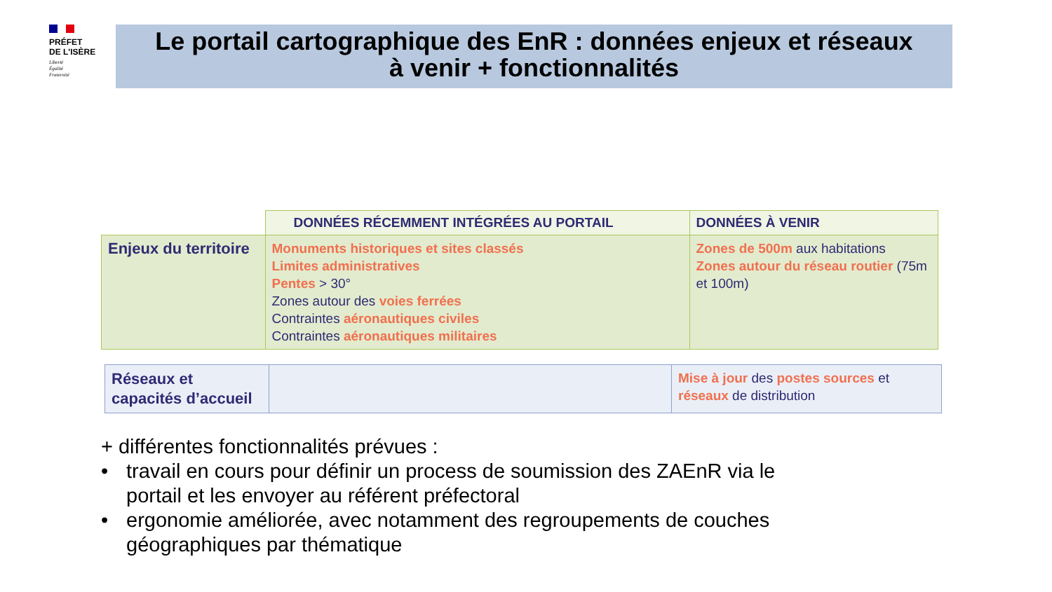PRÉFET
DE L'ISÈRE
Liberté
Égalité
Fraternité
Le portail cartographique des EnR : données enjeux et réseaux
à venir + fonctionnalités
| | DONNÉES RÉCEMMENT INTÉGRÉES AU PORTAIL | DONNÉES À VENIR |
| --- | --- | --- |
| Enjeux du territoire | Monuments historiques et sites classés Limites administratives Pentes > 30° Zones autour des voies ferrées Contraintes aéronautiques civiles Contraintes aéronautiques militaires | Zones de 500m aux habitations Zones autour du réseau routier (75m et 100m) |
| Réseaux et capacités d’accueil | | Mise à jour des postes sources et réseaux de distribution |
+ différentes fonctionnalités prévues :
• travail en cours pour définir un process de soumission des ZAEnR via le
portail et les envoyer au référent préfectoral
• ergonomie améliorée, avec notamment des regroupements de couches
géographiques par thématique